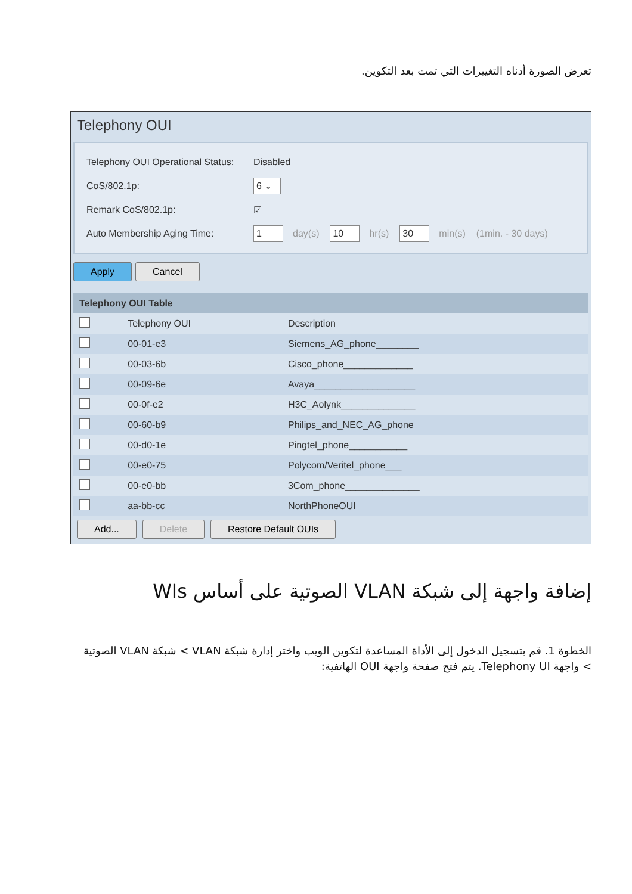تعرض الصورة أدناه التغييرات التي تمت بعد التكوين.
Telephony OUI
Telephony OUI Operational Status: Disabled
CoS/802.1p: 6 ⌄
Remark CoS/802.1p: ☑
Auto Membership Aging Time: 1 day(s) 10 hr(s) 30 min(s) (1min. - 30 days)
Apply Cancel
| Telephony OUI Table | | |
| --- | --- | --- |
| | Telephony OUI | Description |
| | 00-01-e3 | Siemens_AG_phone________ |
| | 00-03-6b | Cisco_phone_____________ |
| | 00-09-6e | Avaya___________________ |
| | 00-0f-e2 | H3C_Aolynk______________ |
| | 00-60-b9 | Philips_and_NEC_AG_phone |
| | 00-d0-1e | Pingtel_phone___________ |
| | 00-e0-75 | Polycom/Veritel_phone___ |
| | 00-e0-bb | 3Com_phone______________ |
| | aa-bb-cc | NorthPhoneOUI |
Add... Delete Restore Default OUIs
إضافة واجهة إلى شبكة VLAN الصوتية على أساس WIs
الخطوة 1. قم بتسجيل الدخول إلى الأداة المساعدة لتكوين الويب واختر إدارة شبكة VLAN > شبكة VLAN الصوتية > واجهة Telephony UI. يتم فتح صفحة واجهة OUI الهاتفية: